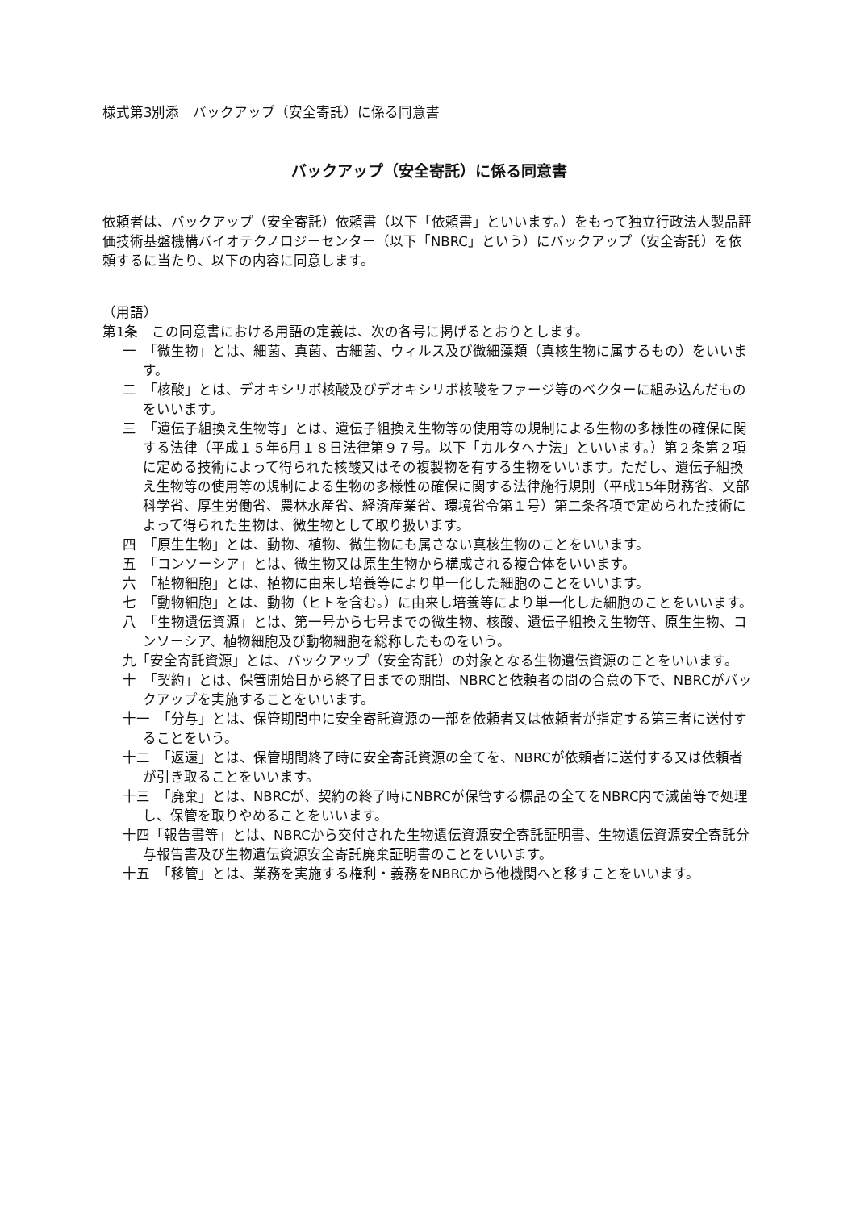様式第3別添　バックアップ（安全寄託）に係る同意書
バックアップ（安全寄託）に係る同意書
依頼者は、バックアップ（安全寄託）依頼書（以下「依頼書」といいます。）をもって独立行政法人製品評価技術基盤機構バイオテクノロジーセンター（以下「NBRC」という）にバックアップ（安全寄託）を依頼するに当たり、以下の内容に同意します。
（用語）
第1条　この同意書における用語の定義は、次の各号に掲げるとおりとします。
一　「微生物」とは、細菌、真菌、古細菌、ウィルス及び微細藻類（真核生物に属するもの）をいいます。
二　「核酸」とは、デオキシリボ核酸及びデオキシリボ核酸をファージ等のベクターに組み込んだものをいいます。
三　「遺伝子組換え生物等」とは、遺伝子組換え生物等の使用等の規制による生物の多様性の確保に関する法律（平成１５年6月１８日法律第９７号。以下「カルタヘナ法」といいます。）第２条第２項に定める技術によって得られた核酸又はその複製物を有する生物をいいます。ただし、遺伝子組換え生物等の使用等の規制による生物の多様性の確保に関する法律施行規則（平成15年財務省、文部科学省、厚生労働省、農林水産省、経済産業省、環境省令第１号）第二条各項で定められた技術によって得られた生物は、微生物として取り扱います。
四　「原生生物」とは、動物、植物、微生物にも属さない真核生物のことをいいます。
五　「コンソーシア」とは、微生物又は原生生物から構成される複合体をいいます。
六　「植物細胞」とは、植物に由来し培養等により単一化した細胞のことをいいます。
七　「動物細胞」とは、動物（ヒトを含む。）に由来し培養等により単一化した細胞のことをいいます。
八　「生物遺伝資源」とは、第一号から七号までの微生物、核酸、遺伝子組換え生物等、原生生物、コンソーシア、植物細胞及び動物細胞を総称したものをいう。
九「安全寄託資源」とは、バックアップ（安全寄託）の対象となる生物遺伝資源のことをいいます。
十　「契約」とは、保管開始日から終了日までの期間、NBRCと依頼者の間の合意の下で、NBRCがバックアップを実施することをいいます。
十一　「分与」とは、保管期間中に安全寄託資源の一部を依頼者又は依頼者が指定する第三者に送付することをいう。
十二　「返還」とは、保管期間終了時に安全寄託資源の全てを、NBRCが依頼者に送付する又は依頼者が引き取ることをいいます。
十三　「廃棄」とは、NBRCが、契約の終了時にNBRCが保管する標品の全てをNBRC内で滅菌等で処理し、保管を取りやめることをいいます。
十四「報告書等」とは、NBRCから交付された生物遺伝資源安全寄託証明書、生物遺伝資源安全寄託分与報告書及び生物遺伝資源安全寄託廃棄証明書のことをいいます。
十五　「移管」とは、業務を実施する権利・義務をNBRCから他機関へと移すことをいいます。